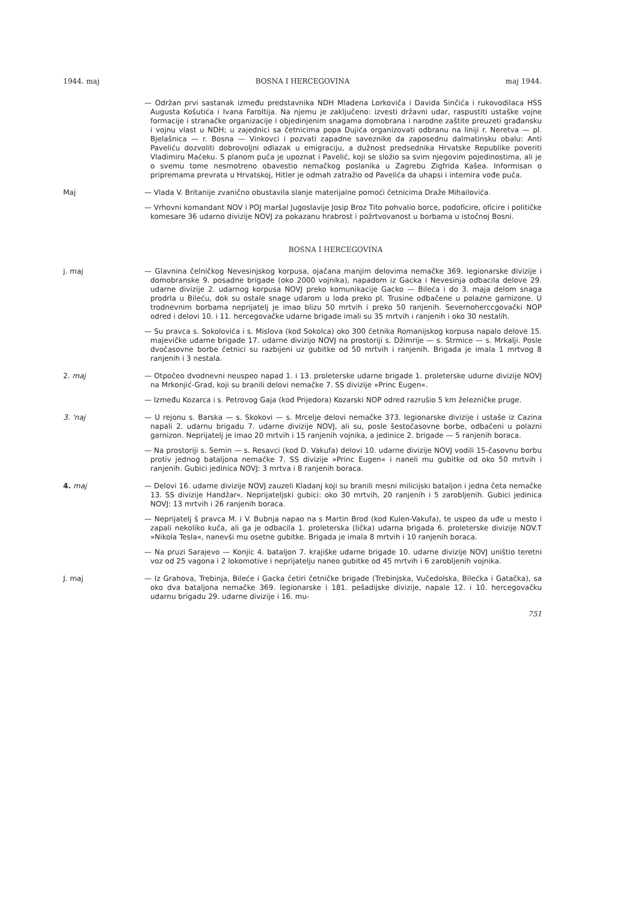1944. maj BOSNA I HERCEGOVINA maj 1944.
— Održan prvi sastanak između predstavnika NDH Mladena Lorkoviča i Davida Sinčića i rukovodilaca HSS Augusta Košutića i Ivana Faroltija. Na njemu je zaključeno: izvesti državni udar, raspustiti ustaške vojne formacije i stranačke organizacije i objedinjenim snagama domobrana i narodne zaštite preuzeti građansku i vojnu vlast u NDH; u zajednici sa četnicima popa Dujića organizovati odbranu na liniji r. Neretva — pl. Bjelašnica — r. Bosna — Vinkovci i pozvati zapadne saveznike da zaposednu dalmatinsku obalu: Anti Paveliću dozvoliti dobrovoljni odlazak u emigraciju, a dužnost predsednika Hrvatske Republike poveriti Vladimiru Maćeku. S planom puča je upoznat i Pavelić, koji se složio sa svim njegovim pojedinostima, ali je o svemu tome nesmotreno obavestio nemačkog poslanika u Zagrebu Zigfrida Kašea. Informisan o pripremama prevrata u Hrvatskoj, Hitler je odmah zatražio od Pavelića da uhapsi i internira vođe puča.
Maj — Vlada V. Britanije zvanično obustavila slanje materijalne pomoći četnicima Draže Mihailovića.
— Vrhovni komandant NOV i POJ maršal Jugoslavije Josip Broz Tito pohvalio borce, podoficire, oficire i političke komesare 36 udarno divizije NOVJ za pokazanu hrabrost i požrtvovanost u borbama u istočnoj Bosni.
BOSNA I HERCEGOVINA
j. maj — Glavnina čelničkog Nevesinjskog korpusa, ojačana manjim delovima nemačke 369. legionarske divizije i domobranske 9. posadne brigade (oko 2000 vojnika), napadom iz Gacka i Nevesinja odbacila delove 29. udarne divizije 2. udarnog korpusa NOVJ preko komunikacije Gacko — Bileća i do 3. maja delom snaga prodrla u Bileću, dok su ostale snage udarom u loda preko pl. Trusine odbačene u polazne garnizone. U trodnevnim borbama neprijatelj je imao blizu 50 mrtvih i preko 50 ranjenih. Severnoherccgovački NOP odred i delovi 10. i 11. hercegovačke udarne brigade imali su 35 mrtvih i ranjenih i oko 30 nestalih.
— Su pravca s. Sokolovića i s. Mislova (kod Sokolca) oko 300 četnika Romanijskog korpusa napalo delove 15. majevičke udarne brigade 17. udarne divizijo NOVJ na prostoriji s. Džimrije — s. Strmice — s. Mrkalji. Posle dvočasovne borbe četnici su razbijeni uz gubitke od 50 mrtvih i ranjenih. Brigada je imala 1 mrtvog 8 ranjenih i 3 nestala.
2. maj — Otpočeo dvodnevni neuspeo napad 1. i 13. proleterske udarne brigade 1. proleterske udurne divizije NOVJ na Mrkonjić-Grad, koji su branili delovi nemačke 7. SS divizije »Princ Eugen«.
— Između Kozarca i s. Petrovog Gaja (kod Prijedora) Kozarski NOP odred razrušio 5 km železničke pruge.
3. 'naj — U rejonu s. Barska — s. Skokovi — s. Mrcelje delovi nemačke 373. legionarske divizije i ustaše iz Cazina napali 2. udarnu brigadu 7. udarne divizije NOVJ, ali su, posle šestočasovne borbe, odbačeni u polazni garnizon. Neprijatelj je imao 20 mrtvih i 15 ranjenih vojnika, a jedinice 2. brigade — 5 ranjenih boraca.
— Na prostoriji s. Semin — s. Resavci (kod D. Vakufa) delovi 10. udarne divizije NOVJ vodili 15-časovnu borbu protiv jednog bataljona nemačke 7. SS divizije »Princ Eugen« i naneli mu gubitke od oko 50 mrtvih i ranjenih. Gubici jedinica NOVJ: 3 mrtva i 8 ranjenih boraca.
4. maj — Delovi 16. udarne divizije NOVJ zauzeli Kladanj koji su branili mesni milicijski bataljon i jedna četa nemačke 13. SS divizije Handžar«. Neprijateljski gubici: oko 30 mrtvih, 20 ranjenih i 5 zarobljenih. Gubici jedinica NOVJ: 13 mrtvih i 26 ranjenih boraca.
— Neprijatelj š pravca M. i V. Bubnja napao na s Martin Brod (kod Kulen-Vakufa), te uspeo da uđe u mesto i zapali nekoliko kuča, ali ga je odbacila 1. proleterska (lička) udarna brigada 6. proleterske divizije NOV.T »Nikola Tesla«, nanevši mu osetne gubitke. Brigada je imala 8 mrtvih i 10 ranjenih boraca.
— Na pruzi Sarajevo — Konjic 4. bataljon 7. krajiške udarne brigade 10. udarne divizije NOVJ uništio teretni voz od 25 vagona i 2 lokomotive i neprijatelju naneo gubitke od 45 mrtvih i 6 zarobljenih vojnika.
J. maj — Iz Grahova, Trebinja, Bileće i Gacka četiri četničke brigade (Trebinjska, Vučedolska, Bilećka i Gatačka), sa oko dva bataljona nemačke 369. legionarske i 181. pešadijske divizije, napale 12. i 10. hercegovačku udarnu brigadu 29. udarne divizije i 16. mu-
751